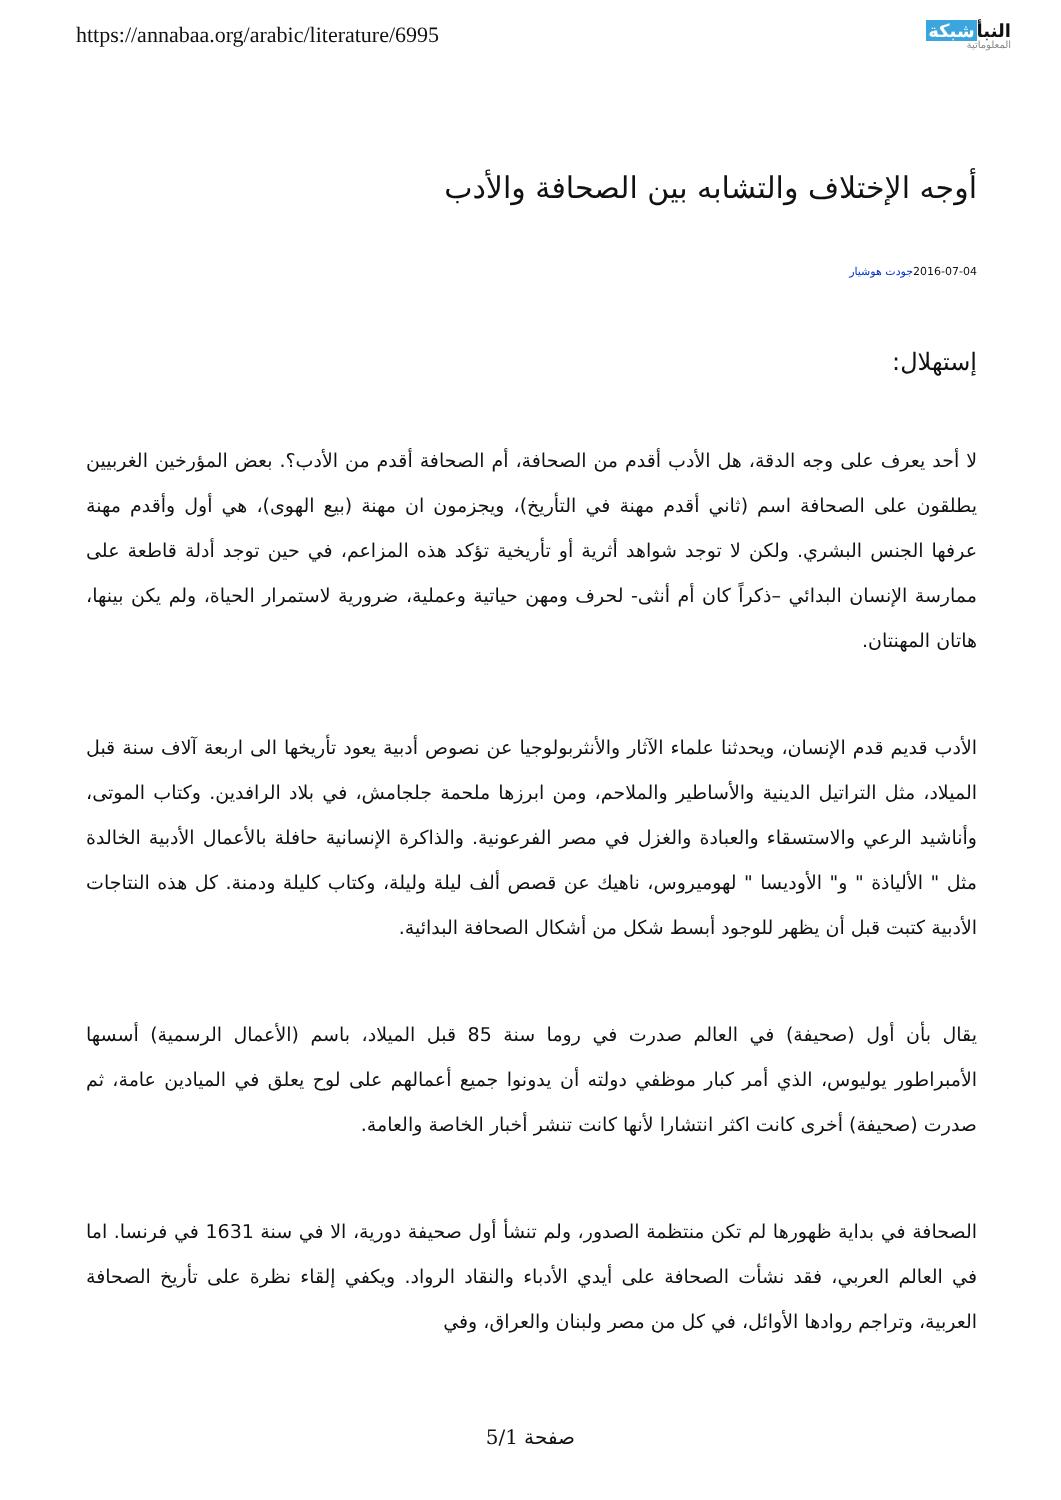https://annabaa.org/arabic/literature/6995
النبأشبكة
المعلوماتية
أوجه الإختلاف والتشابه بين الصحافة والأدب
2016-07-04جودت هوشيار
إستهلال:
لا أحد يعرف على وجه الدقة، هل الأدب أقدم من الصحافة، أم الصحافة أقدم من الأدب؟. بعض المؤرخين الغربيين يطلقون على الصحافة اسم (ثاني أقدم مهنة في التأريخ)، ويجزمون ان مهنة (بيع الهوى)، هي أول وأقدم مهنة عرفها الجنس البشري. ولكن لا توجد شواهد أثرية أو تأريخية تؤكد هذه المزاعم، في حين توجد أدلة قاطعة على ممارسة الإنسان البدائي –ذكراً كان أم أنثى- لحرف ومهن حياتية وعملية، ضرورية لاستمرار الحياة، ولم يكن بينها، هاتان المهنتان.
الأدب قديم قدم الإنسان، ويحدثنا علماء الآثار والأنثربولوجيا عن نصوص أدبية يعود تأريخها الى اربعة آلاف سنة قبل الميلاد، مثل التراتيل الدينية والأساطير والملاحم، ومن ابرزها ملحمة جلجامش، في بلاد الرافدين. وكتاب الموتى، وأناشيد الرعي والاستسقاء والعبادة والغزل في مصر الفرعونية. والذاكرة الإنسانية حافلة بالأعمال الأدبية الخالدة مثل " الألياذة " و" الأوديسا " لهوميروس، ناهيك عن قصص ألف ليلة وليلة، وكتاب كليلة ودمنة. كل هذه النتاجات الأدبية كتبت قبل أن يظهر للوجود أبسط شكل من أشكال الصحافة البدائية.
يقال بأن أول (صحيفة) في العالم صدرت في روما سنة 85 قبل الميلاد، باسم (الأعمال الرسمية) أسسها الأمبراطور يوليوس، الذي أمر كبار موظفي دولته أن يدونوا جميع أعمالهم على لوح يعلق في الميادين عامة، ثم صدرت (صحيفة) أخرى كانت اكثر انتشارا لأنها كانت تنشر أخبار الخاصة والعامة.
الصحافة في بداية ظهورها لم تكن منتظمة الصدور، ولم تنشأ أول صحيفة دورية، الا في سنة 1631 في فرنسا. اما في العالم العربي، فقد نشأت الصحافة على أيدي الأدباء والنقاد الرواد. ويكفي إلقاء نظرة على تأريخ الصحافة العربية، وتراجم روادها الأوائل، في كل من مصر ولبنان والعراق، وفي
صفحة 5/1